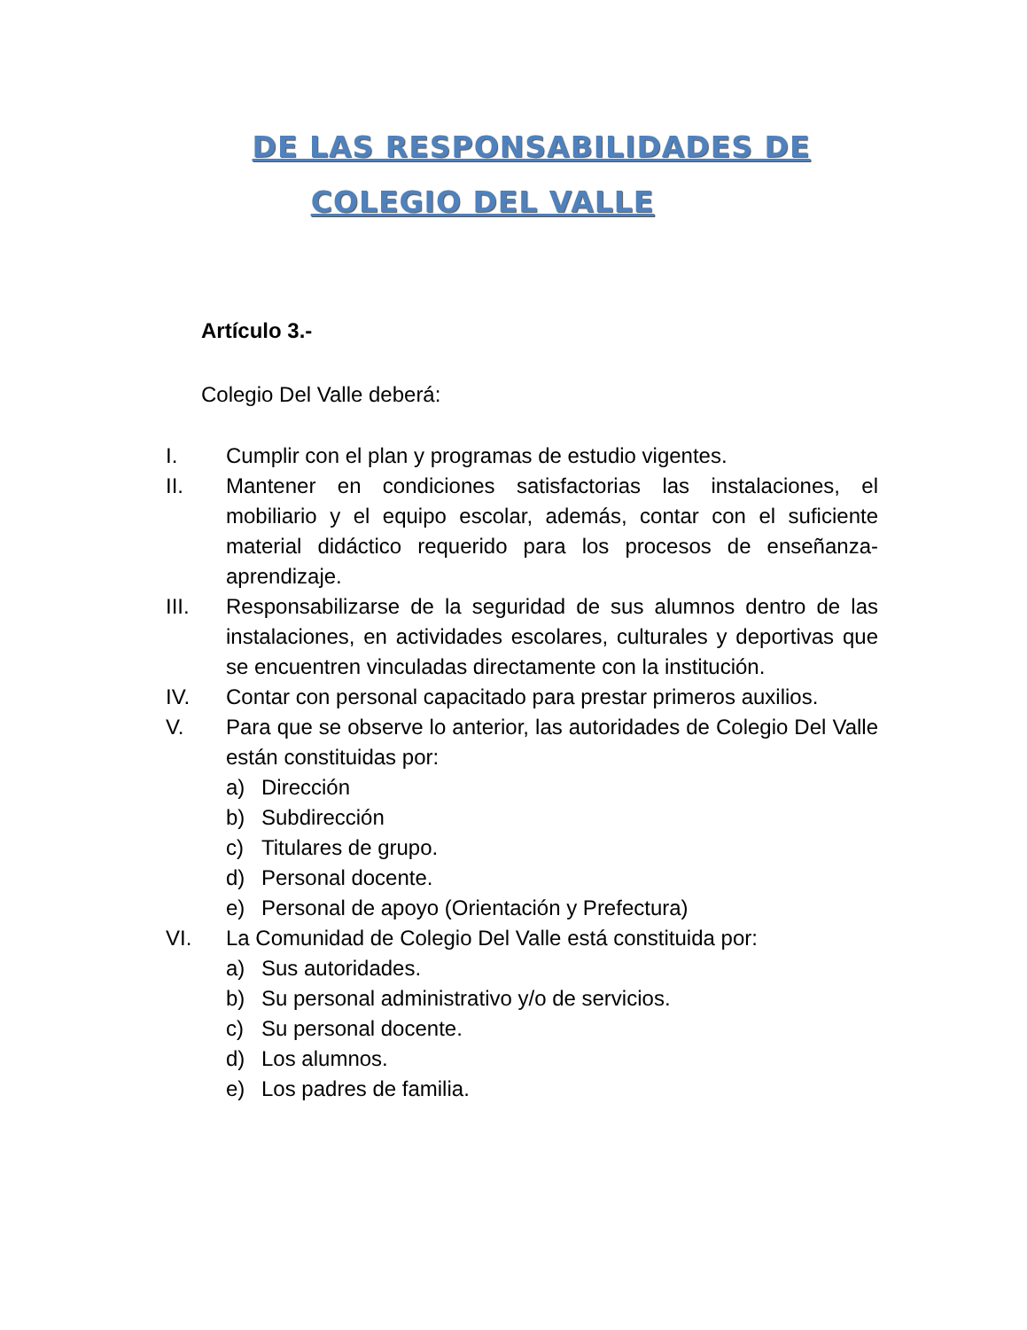DE LAS RESPONSABILIDADES DE
COLEGIO DEL VALLE
Artículo 3.-
Colegio Del Valle deberá:
I. Cumplir con el plan y programas de estudio vigentes.
II. Mantener en condiciones satisfactorias las instalaciones, el mobiliario y el equipo escolar, además, contar con el suficiente material didáctico requerido para los procesos de enseñanza-aprendizaje.
III. Responsabilizarse de la seguridad de sus alumnos dentro de las instalaciones, en actividades escolares, culturales y deportivas que se encuentren vinculadas directamente con la institución.
IV. Contar con personal capacitado para prestar primeros auxilios.
V. Para que se observe lo anterior, las autoridades de Colegio Del Valle están constituidas por:
a) Dirección
b) Subdirección
c) Titulares de grupo.
d) Personal docente.
e) Personal de apoyo (Orientación y Prefectura)
VI. La Comunidad de Colegio Del Valle está constituida por:
a) Sus autoridades.
b) Su personal administrativo y/o de servicios.
c) Su personal docente.
d) Los alumnos.
e) Los padres de familia.